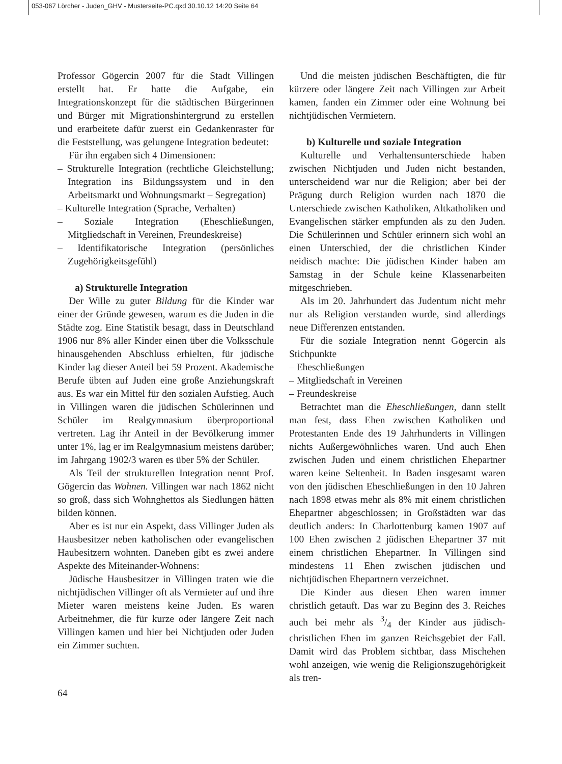053-067 Lörcher - Juden_GHV - Musterseite-PC.qxd 30.10.12 14:20 Seite 64
Professor Gögercin 2007 für die Stadt Villingen erstellt hat. Er hatte die Aufgabe, ein Integrationskonzept für die städtischen Bürgerinnen und Bürger mit Migrationshintergrund zu erstellen und erarbeitete dafür zuerst ein Gedankenraster für die Feststellung, was gelungene Integration bedeutet:
Für ihn ergaben sich 4 Dimensionen:
– Strukturelle Integration (rechtliche Gleichstellung; Integration ins Bildungssystem und in den Arbeitsmarkt und Wohnungsmarkt – Segregation)
– Kulturelle Integration (Sprache, Verhalten)
– Soziale Integration (Eheschließungen, Mitgliedschaft in Vereinen, Freundeskreise)
– Identifikatorische Integration (persönliches Zugehörigkeitsgefühl)
a) Strukturelle Integration
Der Wille zu guter Bildung für die Kinder war einer der Gründe gewesen, warum es die Juden in die Städte zog. Eine Statistik besagt, dass in Deutschland 1906 nur 8% aller Kinder einen über die Volksschule hinausgehenden Abschluss erhielten, für jüdische Kinder lag dieser Anteil bei 59 Prozent. Akademische Berufe übten auf Juden eine große Anziehungskraft aus. Es war ein Mittel für den sozialen Aufstieg. Auch in Villingen waren die jüdischen Schülerinnen und Schüler im Realgymnasium überproportional vertreten. Lag ihr Anteil in der Bevölkerung immer unter 1%, lag er im Realgymnasium meistens darüber; im Jahrgang 1902/3 waren es über 5% der Schüler.
Als Teil der strukturellen Integration nennt Prof. Gögercin das Wohnen. Villingen war nach 1862 nicht so groß, dass sich Wohnghettos als Siedlungen hätten bilden können.
Aber es ist nur ein Aspekt, dass Villinger Juden als Hausbesitzer neben katholischen oder evangelischen Haubesitzern wohnten. Daneben gibt es zwei andere Aspekte des Miteinander-Wohnens:
Jüdische Hausbesitzer in Villingen traten wie die nichtjüdischen Villinger oft als Vermieter auf und ihre Mieter waren meistens keine Juden. Es waren Arbeitnehmer, die für kurze oder längere Zeit nach Villingen kamen und hier bei Nichtjuden oder Juden ein Zimmer suchten.
Und die meisten jüdischen Beschäftigten, die für kürzere oder längere Zeit nach Villingen zur Arbeit kamen, fanden ein Zimmer oder eine Wohnung bei nichtjüdischen Vermietern.
b) Kulturelle und soziale Integration
Kulturelle und Verhaltensunterschiede haben zwischen Nichtjuden und Juden nicht bestanden, unterscheidend war nur die Religion; aber bei der Prägung durch Religion wurden nach 1870 die Unterschiede zwischen Katholiken, Altkatholiken und Evangelischen stärker empfunden als zu den Juden. Die Schülerinnen und Schüler erinnern sich wohl an einen Unterschied, der die christlichen Kinder neidisch machte: Die jüdischen Kinder haben am Samstag in der Schule keine Klassenarbeiten mitgeschrieben.
Als im 20. Jahrhundert das Judentum nicht mehr nur als Religion verstanden wurde, sind allerdings neue Differenzen entstanden.
Für die soziale Integration nennt Gögercin als Stichpunkte
– Eheschließungen
– Mitgliedschaft in Vereinen
– Freundeskreise
Betrachtet man die Eheschließungen, dann stellt man fest, dass Ehen zwischen Katholiken und Protestanten Ende des 19 Jahrhunderts in Villingen nichts Außergewöhnliches waren. Und auch Ehen zwischen Juden und einem christlichen Ehepartner waren keine Seltenheit. In Baden insgesamt waren von den jüdischen Eheschließungen in den 10 Jahren nach 1898 etwas mehr als 8% mit einem christlichen Ehepartner abgeschlossen; in Großstädten war das deutlich anders: In Charlottenburg kamen 1907 auf 100 Ehen zwischen 2 jüdischen Ehepartner 37 mit einem christlichen Ehepartner. In Villingen sind mindestens 11 Ehen zwischen jüdischen und nichtjüdischen Ehepartnern verzeichnet.
Die Kinder aus diesen Ehen waren immer christlich getauft. Das war zu Beginn des 3. Reiches auch bei mehr als 3/4 der Kinder aus jüdisch-christlichen Ehen im ganzen Reichsgebiet der Fall. Damit wird das Problem sichtbar, dass Mischehen wohl anzeigen, wie wenig die Religionszugehörigkeit als tren-
64